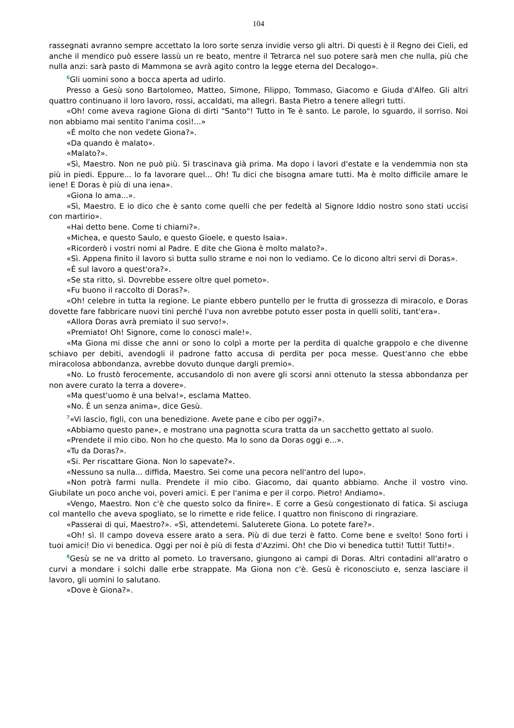104
rassegnati avranno sempre accettato la loro sorte senza invidie verso gli altri. Di questi è il Regno dei Cieli, ed anche il mendico può essere lassù un re beato, mentre il Tetrarca nel suo potere sarà men che nulla, più che nulla anzi: sarà pasto di Mammona se avrà agito contro la legge eterna del Decalogo».
<sup>6</sup> Gli uomini sono a bocca aperta ad udirlo.
Presso a Gesù sono Bartolomeo, Matteo, Simone, Filippo, Tommaso, Giacomo e Giuda d'Alfeo. Gli altri quattro continuano il loro lavoro, rossi, accaldati, ma allegri. Basta Pietro a tenere allegri tutti.
«Oh! come aveva ragione Giona di dirti "Santo"! Tutto in Te è santo. Le parole, lo sguardo, il sorriso. Noi non abbiamo mai sentito l'anima così!...»
«É molto che non vedete Giona?».
«Da quando è malato».
«Malato?».
«Sì, Maestro. Non ne può più. Si trascinava già prima. Ma dopo i lavori d'estate e la vendemmia non sta più in piedi. Eppure... lo fa lavorare quel... Oh! Tu dici che bisogna amare tutti. Ma è molto difficile amare le iene! E Doras è più di una iena».
«Giona lo ama...».
«Sì, Maestro. E io dico che è santo come quelli che per fedeltà al Signore Iddio nostro sono stati uccisi con martirio».
«Hai detto bene. Come ti chiami?».
«Michea, e questo Saulo, e questo Gioele, e questo Isaia».
«Ricorderò i vostri nomi al Padre. E dite che Giona è molto malato?».
«Sì. Appena finito il lavoro si butta sullo strame e noi non lo vediamo. Ce lo dicono altri servi di Doras».
«É sul lavoro a quest'ora?».
«Se sta ritto, sì. Dovrebbe essere oltre quel pometo».
«Fu buono il raccolto di Doras?».
«Oh! celebre in tutta la regione. Le piante ebbero puntello per le frutta di grossezza di miracolo, e Doras dovette fare fabbricare nuovi tini perché l'uva non avrebbe potuto esser posta in quelli soliti, tant'era».
«Allora Doras avrà premiato il suo servo!».
«Premiato! Oh! Signore, come lo conosci male!».
«Ma Giona mi disse che anni or sono lo colpì a morte per la perdita di qualche grappolo e che divenne schiavo per debiti, avendogli il padrone fatto accusa di perdita per poca messe. Quest'anno che ebbe miracolosa abbondanza, avrebbe dovuto dunque dargli premio».
«No. Lo frustò ferocemente, accusandolo di non avere gli scorsi anni ottenuto la stessa abbondanza per non avere curato la terra a dovere».
«Ma quest'uomo è una belva!», esclama Matteo.
«No. É un senza anima», dice Gesù.
<sup>7</sup> «Vi lascio, figli, con una benedizione. Avete pane e cibo per oggi?».
«Abbiamo questo pane», e mostrano una pagnotta scura tratta da un sacchetto gettato al suolo.
«Prendete il mio cibo. Non ho che questo. Ma Io sono da Doras oggi e...».
«Tu da Doras?».
«Si. Per riscattare Giona. Non lo sapevate?».
«Nessuno sa nulla... diffida, Maestro. Sei come una pecora nell'antro del lupo».
«Non potrà farmi nulla. Prendete il mio cibo. Giacomo, dai quanto abbiamo. Anche il vostro vino. Giubilate un poco anche voi, poveri amici. E per l'anima e per il corpo. Pietro! Andiamo».
«Vengo, Maestro. Non c'è che questo solco da finire». E corre a Gesù congestionato di fatica. Si asciuga col mantello che aveva spogliato, se lo rimette e ride felice. I quattro non finiscono di ringraziare.
«Passerai di qui, Maestro?». «Sì, attendetemi. Saluterete Giona. Lo potete fare?».
«Oh! sì. Il campo doveva essere arato a sera. Più di due terzi è fatto. Come bene e svelto! Sono forti i tuoi amici! Dio vi benedica. Oggi per noi è più di festa d'Azzimi. Oh! che Dio vi benedica tutti! Tutti! Tutti!».
<sup>8</sup> Gesù se ne va dritto al pometo. Lo traversano, giungono ai campi di Doras. Altri contadini all'aratro o curvi a mondare i solchi dalle erbe strappate. Ma Giona non c'è. Gesù è riconosciuto e, senza lasciare il lavoro, gli uomini lo salutano.
«Dove è Giona?».